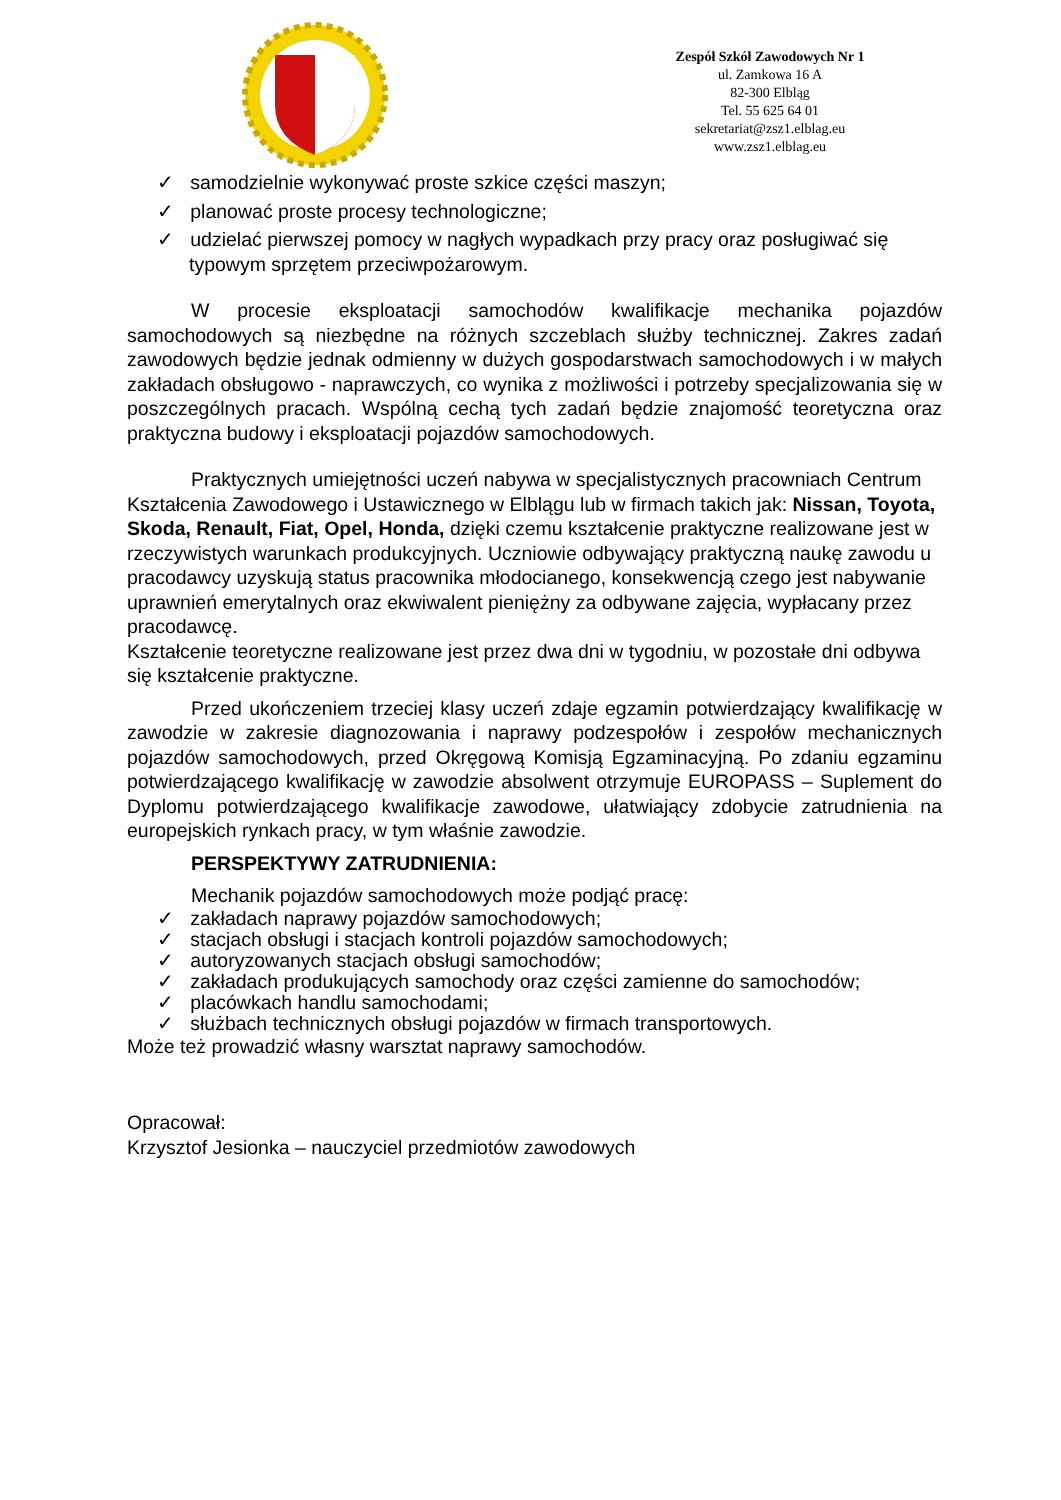Zespół Szkół Zawodowych Nr 1
ul. Zamkowa 16 A
82-300 Elbląg
Tel. 55 625 64 01
sekretariat@zsz1.elblag.eu
www.zsz1.elblag.eu
✓ samodzielnie wykonywać proste szkice części maszyn;
✓ planować proste procesy technologiczne;
✓ udzielać pierwszej pomocy w nagłych wypadkach przy pracy oraz posługiwać się typowym sprzętem przeciwpożarowym.
W procesie eksploatacji samochodów kwalifikacje mechanika pojazdów samochodowych są niezbędne na różnych szczeblach służby technicznej. Zakres zadań zawodowych będzie jednak odmienny w dużych gospodarstwach samochodowych i w małych zakładach obsługowo - naprawczych, co wynika z możliwości i potrzeby specjalizowania się w poszczególnych pracach. Wspólną cechą tych zadań będzie znajomość teoretyczna oraz praktyczna budowy i eksploatacji pojazdów samochodowych.
Praktycznych umiejętności uczeń nabywa w specjalistycznych pracowniach Centrum Kształcenia Zawodowego i Ustawicznego w Elblągu lub w firmach takich jak: Nissan, Toyota, Skoda, Renault, Fiat, Opel, Honda, dzięki czemu kształcenie praktyczne realizowane jest w rzeczywistych warunkach produkcyjnych. Uczniowie odbywający praktyczną naukę zawodu u pracodawcy uzyskują status pracownika młodocianego, konsekwencją czego jest nabywanie uprawnień emerytalnych oraz ekwiwalent pieniężny za odbywane zajęcia, wypłacany przez pracodawcę.
Kształcenie teoretyczne realizowane jest przez dwa dni w tygodniu, w pozostałe dni odbywa się kształcenie praktyczne.
Przed ukończeniem trzeciej klasy uczeń zdaje egzamin potwierdzający kwalifikację w zawodzie w zakresie diagnozowania i naprawy podzespołów i zespołów mechanicznych pojazdów samochodowych, przed Okręgową Komisją Egzaminacyjną. Po zdaniu egzaminu potwierdzającego kwalifikację w zawodzie absolwent otrzymuje EUROPASS – Suplement do Dyplomu potwierdzającego kwalifikacje zawodowe, ułatwiający zdobycie zatrudnienia na europejskich rynkach pracy, w tym właśnie zawodzie.
PERSPEKTYWY ZATRUDNIENIA:
Mechanik pojazdów samochodowych może podjąć pracę:
✓ zakładach naprawy pojazdów samochodowych;
✓ stacjach obsługi i stacjach kontroli pojazdów samochodowych;
✓ autoryzowanych stacjach obsługi samochodów;
✓ zakładach produkujących samochody oraz części zamienne do samochodów;
✓ placówkach handlu samochodami;
✓ służbach technicznych obsługi pojazdów w firmach transportowych.
Może też prowadzić własny warsztat naprawy samochodów.
Opracował:
Krzysztof Jesionka – nauczyciel przedmiotów zawodowych